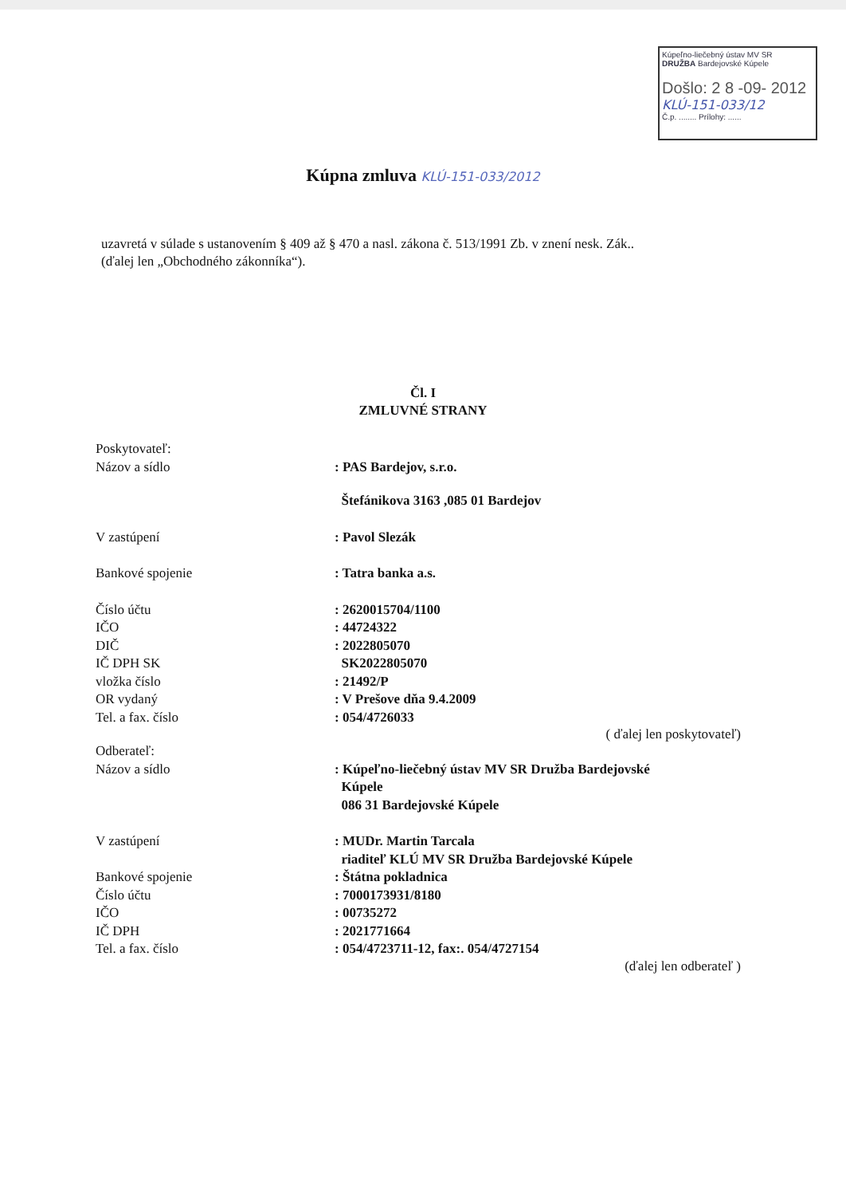Kúpeľno-liečebný ústav MV SR
DRUŽBA Bardejovské Kúpele
Došlo: 2 8 -09- 2012
KLÚ-151-033/12
Č.p. ........ Prílohy: ......
Kúpna zmluva KLÚ-151-033/2012
uzavretá v súlade s ustanovením § 409 až § 470 a nasl. zákona č. 513/1991 Zb. v znení nesk. Zák..
(ďalej len „Obchodného zákonníka“).
Čl. I
ZMLUVNÉ STRANY
Poskytovateľ:
Názov a sídlo : PAS Bardejov, s.r.o.
Štefánikova 3163 ,085 01 Bardejov
V zastúpení : Pavol Slezák
Bankové spojenie : Tatra banka a.s.
Číslo účtu : 2620015704/1100
IČO : 44724322
DIČ : 2022805070
IČ DPH SK SK2022805070
vložka číslo : 21492/P
OR vydaný : V Prešove dňa 9.4.2009
Tel. a fax. číslo : 054/4726033
( ďalej len poskytovateľ)
Odberateľ:
Názov a sídlo : Kúpeľno-liečebný ústav MV SR Družba Bardejovské
Kúpele
086 31 Bardejovské Kúpele
V zastúpení : MUDr. Martin Tarcala
riaditeľ KLÚ MV SR Družba Bardejovské Kúpele
Bankové spojenie : Štátna pokladnica
Číslo účtu : 7000173931/8180
IČO : 00735272
IČ DPH : 2021771664
Tel. a fax. číslo : 054/4723711-12, fax:. 054/4727154
(ďalej len odberateľ )